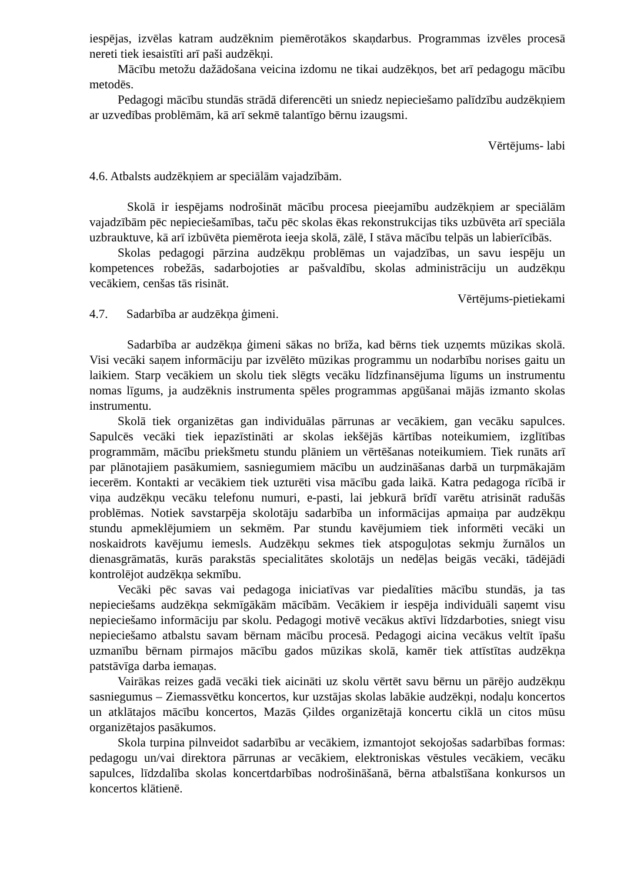iespējas, izvēlas katram audzēknim piemērotākos skaņdarbus. Programmas izvēles procesā nereti tiek iesaistīti arī paši audzēkņi.
Mācību metožu dažādošana veicina izdomu ne tikai audzēkņos, bet arī pedagogu mācību metodēs.
Pedagogi mācību stundās strādā diferencēti un sniedz nepieciešamo palīdzību audzēkņiem ar uzvedības problēmām, kā arī sekmē talantīgo bērnu izaugsmi.
Vērtējums- labi
4.6. Atbalsts audzēkņiem ar speciālām vajadzībām.
Skolā ir iespējams nodrošināt mācību procesa pieejamību audzēkņiem ar speciālām vajadzībām pēc nepieciešamības, taču pēc skolas ēkas rekonstrukcijas tiks uzbūvēta arī speciāla uzbrauktuve, kā arī izbūvēta piemērota ieeja skolā, zālē, I stāva mācību telpās un labierīcībās.
Skolas pedagogi pārzina audzēkņu problēmas un vajadzības, un savu iespēju un kompetences robežās, sadarbojoties ar pašvaldību, skolas administrāciju un audzēkņu vecākiem, cenšas tās risināt.
Vērtējums-pietiekami
4.7. Sadarbība ar audzēkņa ģimeni.
Sadarbība ar audzēkņa ģimeni sākas no brīža, kad bērns tiek uzņemts mūzikas skolā. Visi vecāki saņem informāciju par izvēlēto mūzikas programmu un nodarbību norises gaitu un laikiem. Starp vecākiem un skolu tiek slēgts vecāku līdzfinansējuma līgums un instrumentu nomas līgums, ja audzēknis instrumenta spēles programmas apgūšanai mājās izmanto skolas instrumentu.
Skolā tiek organizētas gan individuālas pārrunas ar vecākiem, gan vecāku sapulces. Sapulcēs vecāki tiek iepazīstināti ar skolas iekšējās kārtības noteikumiem, izglītības programmām, mācību priekšmetu stundu plāniem un vērtēšanas noteikumiem. Tiek runāts arī par plānotajiem pasākumiem, sasniegumiem mācību un audzināšanas darbā un turpmākajām iecerēm. Kontakti ar vecākiem tiek uzturēti visa mācību gada laikā. Katra pedagoga rīcībā ir viņa audzēkņu vecāku telefonu numuri, e-pasti, lai jebkurā brīdī varētu atrisināt radušās problēmas. Notiek savstarpēja skolotāju sadarbība un informācijas apmaiņa par audzēkņu stundu apmeklējumiem un sekmēm. Par stundu kavējumiem tiek informēti vecāki un noskaidrots kavējumu iemesls. Audzēkņu sekmes tiek atspoguļotas sekmju žurnālos un dienasgrāmatās, kurās parakstās specialitātes skolotājs un nedēļas beigās vecāki, tādējādi kontrolējot audzēkņa sekmību.
Vecāki pēc savas vai pedagoga iniciatīvas var piedalīties mācību stundās, ja tas nepieciešams audzēkņa sekmīgākām mācībām. Vecākiem ir iespēja individuāli saņemt visu nepieciešamo informāciju par skolu. Pedagogi motivē vecākus aktīvi līdzdarboties, sniegt visu nepieciešamo atbalstu savam bērnam mācību procesā. Pedagogi aicina vecākus veltīt īpašu uzmanību bērnam pirmajos mācību gados mūzikas skolā, kamēr tiek attīstītas audzēkņa patstāvīga darba iemaņas.
Vairākas reizes gadā vecāki tiek aicināti uz skolu vērtēt savu bērnu un pārējo audzēkņu sasniegumus – Ziemassvētku koncertos, kur uzstājas skolas labākie audzēkņi, nodaļu koncertos un atklātajos mācību koncertos, Mazās Ģildes organizētajā koncertu ciklā un citos mūsu organizētajos pasākumos.
Skola turpina pilnveidot sadarbību ar vecākiem, izmantojot sekojošas sadarbības formas: pedagogu un/vai direktora pārrunas ar vecākiem, elektroniskas vēstules vecākiem, vecāku sapulces, līdzdalība skolas koncertdarbības nodrošināšanā, bērna atbalstīšana konkursos un koncertos klātienē.